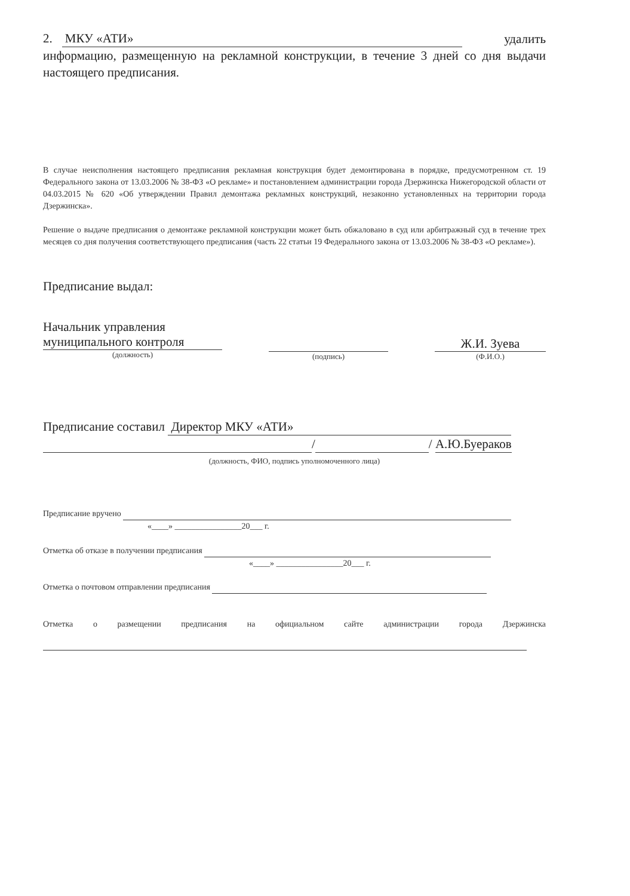2. МКУ «АТИ» удалить
информацию, размещенную на рекламной конструкции, в течение 3 дней со дня выдачи настоящего предписания.
В случае неисполнения настоящего предписания рекламная конструкция будет демонтирована в порядке, предусмотренном ст. 19 Федерального закона от 13.03.2006 № 38-ФЗ «О рекламе» и постановлением администрации города Дзержинска Нижегородской области от 04.03.2015 № 620 «Об утверждении Правил демонтажа рекламных конструкций, незаконно установленных на территории города Дзержинска».
Решение о выдаче предписания о демонтаже рекламной конструкции может быть обжаловано в суд или арбитражный суд в течение трех месяцев со дня получения соответствующего предписания (часть 22 статьи 19 Федерального закона от 13.03.2006 № 38-ФЗ «О рекламе»).
Предписание выдал:
Начальник управления
муниципального контроля
(должность)
(подпись)
Ж.И. Зуева
(Ф.И.О.)
Предписание составил Директор МКУ «АТИ»
/ / А.Ю.Буераков
(должность, ФИО, подпись уполномоченного лица)
Предписание вручено
«____» ________________20___ г.
Отметка об отказе в получении предписания
«____» ________________20___ г.
Отметка о почтовом отправлении предписания
Отметка о размещении предписания на официальном сайте администрации города Дзержинска